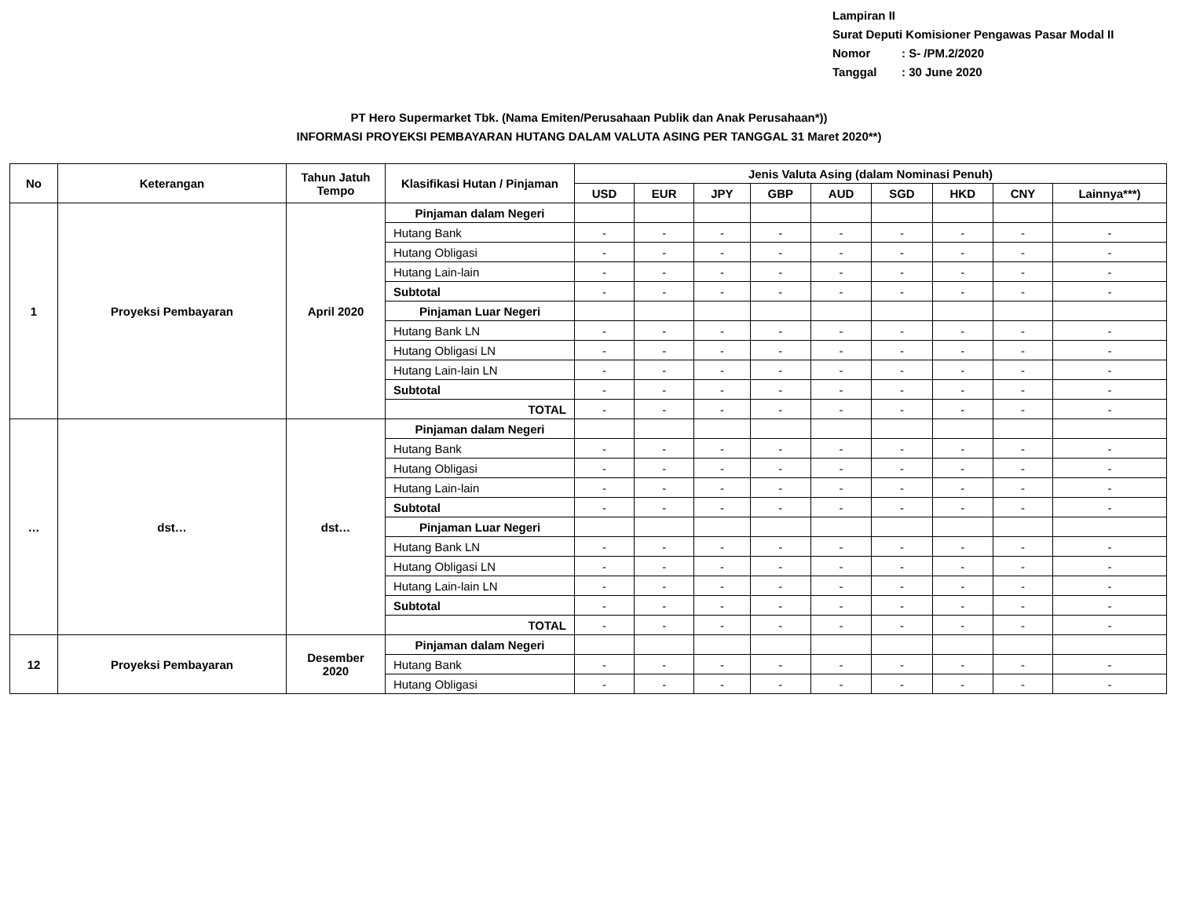Lampiran II
Surat Deputi Komisioner Pengawas Pasar Modal II
Nomor: S- /PM.2/2020
Tanggal: 30 June 2020
PT Hero Supermarket Tbk. (Nama Emiten/Perusahaan Publik dan Anak Perusahaan*))
INFORMASI PROYEKSI PEMBAYARAN HUTANG DALAM VALUTA ASING PER TANGGAL 31 Maret 2020**)
| No | Keterangan | Tahun Jatuh Tempo | Klasifikasi Hutan / Pinjaman | Jenis Valuta Asing (dalam Nominasi Penuh) | | | | | | | | |
| --- | --- | --- | --- | --- | --- | --- | --- | --- | --- | --- | --- | --- |
| | | | | USD | EUR | JPY | GBP | AUD | SGD | HKD | CNY | Lainnya***) |
| 1 | Proyeksi Pembayaran | April 2020 | Pinjaman dalam Negeri | | | | | | | | | |
| | | | Hutang Bank | - | - | - | - | - | - | - | - | - |
| | | | Hutang Obligasi | - | - | - | - | - | - | - | - | - |
| | | | Hutang Lain-lain | - | - | - | - | - | - | - | - | - |
| | | | Subtotal | - | - | - | - | - | - | - | - | - |
| | | | Pinjaman Luar Negeri | | | | | | | | | |
| | | | Hutang Bank LN | - | - | - | - | - | - | - | - | - |
| | | | Hutang Obligasi LN | - | - | - | - | - | - | - | - | - |
| | | | Hutang Lain-lain LN | - | - | - | - | - | - | - | - | - |
| | | | Subtotal | - | - | - | - | - | - | - | - | - |
| | | | TOTAL | - | - | - | - | - | - | - | - | - |
| … | dst… | dst… | Pinjaman dalam Negeri | | | | | | | | | |
| | | | Hutang Bank | - | - | - | - | - | - | - | - | - |
| | | | Hutang Obligasi | - | - | - | - | - | - | - | - | - |
| | | | Hutang Lain-lain | - | - | - | - | - | - | - | - | - |
| | | | Subtotal | - | - | - | - | - | - | - | - | - |
| | | | Pinjaman Luar Negeri | | | | | | | | | |
| | | | Hutang Bank LN | - | - | - | - | - | - | - | - | - |
| | | | Hutang Obligasi LN | - | - | - | - | - | - | - | - | - |
| | | | Hutang Lain-lain LN | - | - | - | - | - | - | - | - | - |
| | | | Subtotal | - | - | - | - | - | - | - | - | - |
| | | | TOTAL | - | - | - | - | - | - | - | - | - |
| 12 | Proyeksi Pembayaran | Desember 2020 | Pinjaman dalam Negeri | | | | | | | | | |
| | | | Hutang Bank | - | - | - | - | - | - | - | - | - |
| | | | Hutang Obligasi | - | - | - | - | - | - | - | - | - |